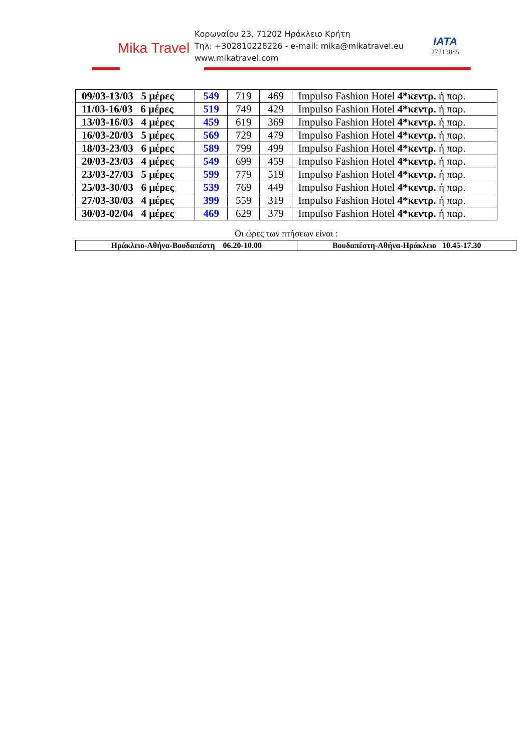Mika Travel
Κορωναίου 23, 71202 Ηράκλειο Κρήτη
Τηλ: +302810228226 - e-mail: mika@mikatravel.eu
www.mikatravel.com
IATA
27213885
| 09/03-13/03 5 μέρες | 549 | 719 | 469 | Impulso Fashion Hotel 4*κεντρ. ή παρ. |
| 11/03-16/03 6 μέρες | 519 | 749 | 429 | Impulso Fashion Hotel 4*κεντρ. ή παρ. |
| 13/03-16/03 4 μέρες | 459 | 619 | 369 | Impulso Fashion Hotel 4*κεντρ. ή παρ. |
| 16/03-20/03 5 μέρες | 569 | 729 | 479 | Impulso Fashion Hotel 4*κεντρ. ή παρ. |
| 18/03-23/03 6 μέρες | 589 | 799 | 499 | Impulso Fashion Hotel 4*κεντρ. ή παρ. |
| 20/03-23/03 4 μέρες | 549 | 699 | 459 | Impulso Fashion Hotel 4*κεντρ. ή παρ. |
| 23/03-27/03 5 μέρες | 599 | 779 | 519 | Impulso Fashion Hotel 4*κεντρ. ή παρ. |
| 25/03-30/03 6 μέρες | 539 | 769 | 449 | Impulso Fashion Hotel 4*κεντρ. ή παρ. |
| 27/03-30/03 4 μέρες | 399 | 559 | 319 | Impulso Fashion Hotel 4*κεντρ. ή παρ. |
| 30/03-02/04 4 μέρες | 469 | 629 | 379 | Impulso Fashion Hotel 4*κεντρ. ή παρ. |
Οι ώρες των πτήσεων είναι :
| Ηράκλειο-Αθήνα-Βουδαπέστη 06.20-10.00 | Βουδαπέστη-Αθήνα-Ηράκλειο 10.45-17.30 |